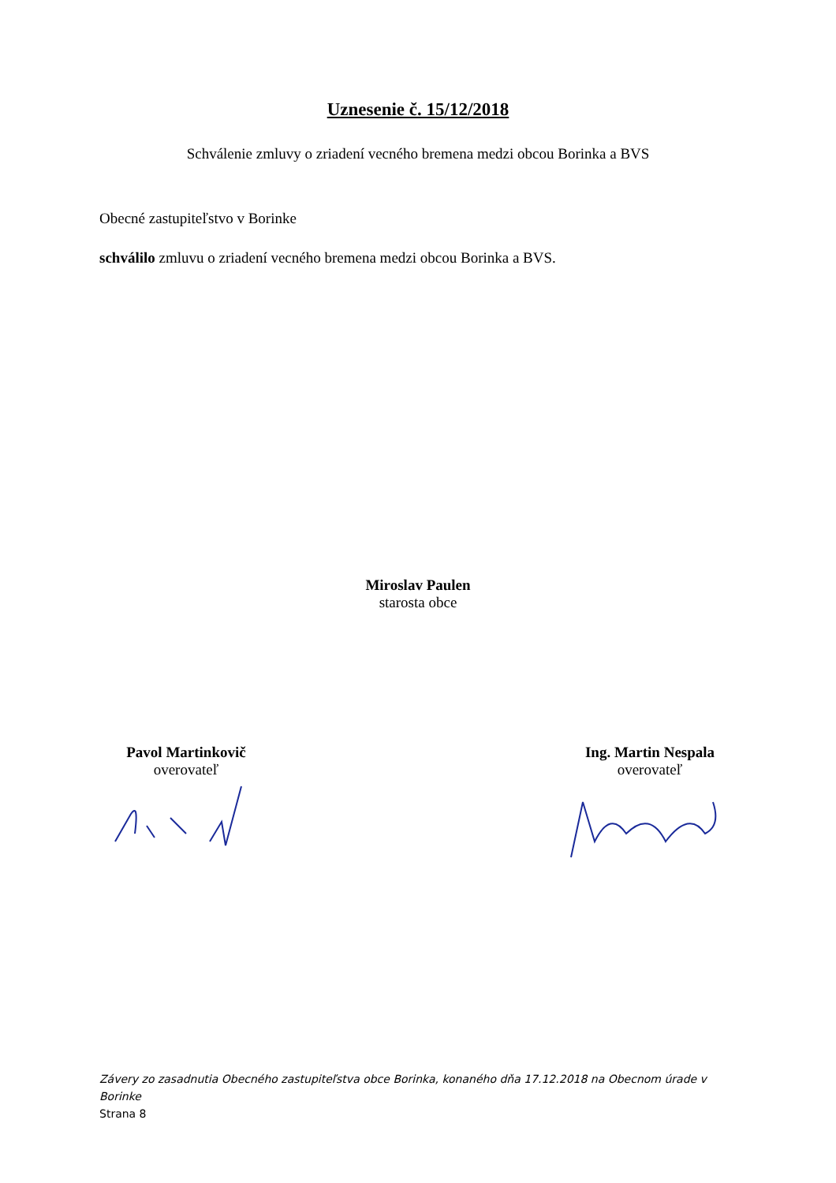Uznesenie č. 15/12/2018
Schválenie zmluvy o zriadení vecného bremena medzi obcou Borinka a BVS
Obecné zastupiteľstvo v Borinke
schválilo zmluvu o zriadení vecného bremena medzi obcou Borinka a BVS.
Miroslav Paulen
starosta obce
Pavol Martinkovič
overovateľ
Ing. Martin Nespala
overovateľ
Závery zo zasadnutia Obecného zastupiteľstva obce Borinka, konaného dňa 17.12.2018 na Obecnom úrade v Borinke
Strana 8